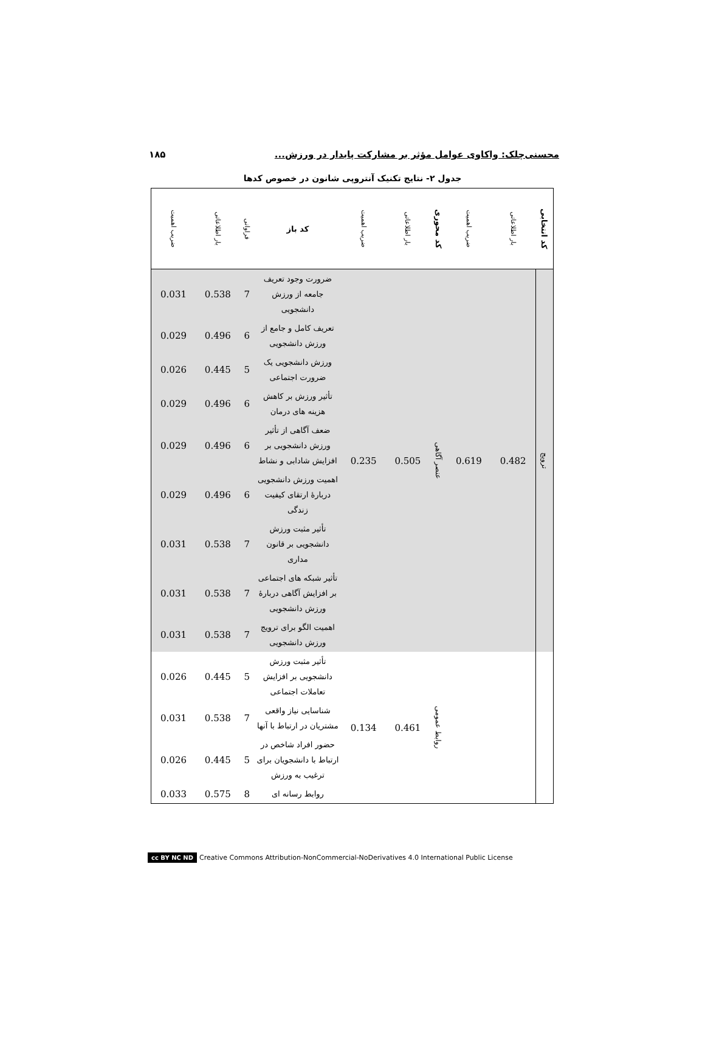محسنی‌چلک: واکاوی عوامل مؤثر بر مشارکت پایدار در ورزش... ۱۸۵
جدول ۲- نتایج تکنیک آنتروپی شانون در خصوص کدها
| کد انتخابی | بار اطلاعاتی | ضریب اهمیت | کد محوری | بار اطلاعاتی | ضریب اهمیت | کد باز | فراوانی | بار اطلاعاتی | ضریب اهمیت |
| --- | --- | --- | --- | --- | --- | --- | --- | --- | --- |
| ترویج | 0.482 | 0.619 | عنصر آگاهی | 0.505 | 0.235 | ضرورت وجود تعریف جامعه از ورزش دانشجویی | 7 | 0.538 | 0.031 |
| | | | | | | تعریف کامل و جامع از ورزش دانشجویی | 6 | 0.496 | 0.029 |
| | | | | | | ورزش دانشجویی یک ضرورت اجتماعی | 5 | 0.445 | 0.026 |
| | | | | | | تأثیر ورزش بر کاهش هزینه های درمان | 6 | 0.496 | 0.029 |
| | | | | | | ضعف آگاهی از تأثیر ورزش دانشجویی بر افزایش شادابی و نشاط | 6 | 0.496 | 0.029 |
| | | | | | | اهمیت ورزش دانشجویی دربارهٔ ارتقای کیفیت زندگی | 6 | 0.496 | 0.029 |
| | | | | | | تأثیر مثبت ورزش دانشجویی بر قانون مداری | 7 | 0.538 | 0.031 |
| | | | | | | تأثیر شبکه های اجتماعی بر افزایش آگاهی دربارهٔ ورزش دانشجویی | 7 | 0.538 | 0.031 |
| | | | | | | اهمیت الگو برای ترویج ورزش دانشجویی | 7 | 0.538 | 0.031 |
| | | | روابط عمومی | 0.461 | 0.134 | تأثیر مثبت ورزش دانشجویی بر افزایش تعاملات اجتماعی | 5 | 0.445 | 0.026 |
| | | | | | | شناسایی نیاز واقعی مشتریان در ارتباط با آنها | 7 | 0.538 | 0.031 |
| | | | | | | حضور افراد شاخص در ارتباط با دانشجویان برای ترغیب به ورزش | 5 | 0.445 | 0.026 |
| | | | | | | روابط رسانه ای | 8 | 0.575 | 0.033 |
cc BY NC ND Creative Commons Attribution-NonCommercial-NoDerivatives 4.0 International Public License